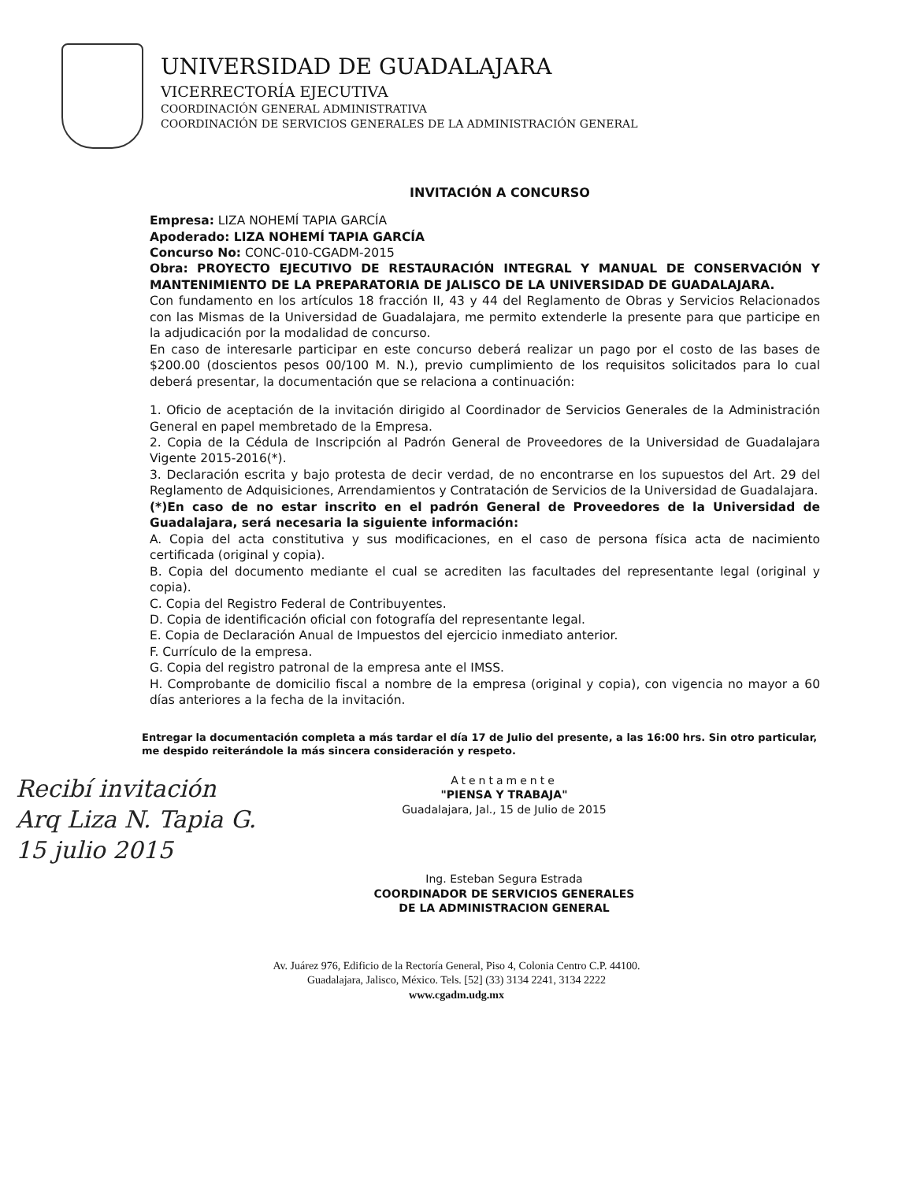UNIVERSIDAD DE GUADALAJARA
VICERRECTORÍA EJECUTIVA
COORDINACIÓN GENERAL ADMINISTRATIVA
COORDINACIÓN DE SERVICIOS GENERALES DE LA ADMINISTRACIÓN GENERAL
INVITACIÓN A CONCURSO
Empresa: LIZA NOHEMÍ TAPIA GARCÍA
Apoderado: LIZA NOHEMÍ TAPIA GARCÍA
Concurso No: CONC-010-CGADM-2015
Obra: PROYECTO EJECUTIVO DE RESTAURACIÓN INTEGRAL Y MANUAL DE CONSERVACIÓN Y MANTENIMIENTO DE LA PREPARATORIA DE JALISCO DE LA UNIVERSIDAD DE GUADALAJARA.
Con fundamento en los artículos 18 fracción II, 43 y 44 del Reglamento de Obras y Servicios Relacionados con las Mismas de la Universidad de Guadalajara, me permito extenderle la presente para que participe en la adjudicación por la modalidad de concurso.
En caso de interesarle participar en este concurso deberá realizar un pago por el costo de las bases de $200.00 (doscientos pesos 00/100 M. N.), previo cumplimiento de los requisitos solicitados para lo cual deberá presentar, la documentación que se relaciona a continuación:
1. Oficio de aceptación de la invitación dirigido al Coordinador de Servicios Generales de la Administración General en papel membretado de la Empresa.
2. Copia de la Cédula de Inscripción al Padrón General de Proveedores de la Universidad de Guadalajara Vigente 2015-2016(*).
3. Declaración escrita y bajo protesta de decir verdad, de no encontrarse en los supuestos del Art. 29 del Reglamento de Adquisiciones, Arrendamientos y Contratación de Servicios de la Universidad de Guadalajara.
(*)En caso de no estar inscrito en el padrón General de Proveedores de la Universidad de Guadalajara, será necesaria la siguiente información:
A. Copia del acta constitutiva y sus modificaciones, en el caso de persona física acta de nacimiento certificada (original y copia).
B. Copia del documento mediante el cual se acrediten las facultades del representante legal (original y copia).
C. Copia del Registro Federal de Contribuyentes.
D. Copia de identificación oficial con fotografía del representante legal.
E. Copia de Declaración Anual de Impuestos del ejercicio inmediato anterior.
F. Currículo de la empresa.
G. Copia del registro patronal de la empresa ante el IMSS.
H. Comprobante de domicilio fiscal a nombre de la empresa (original y copia), con vigencia no mayor a 60 días anteriores a la fecha de la invitación.
Entregar la documentación completa a más tardar el día 17 de Julio del presente, a las 16:00 hrs. Sin otro particular, me despido reiterándole la más sincera consideración y respeto.
Recibí invitación
Arq Liza N. Tapia G.
15 julio 2015
Atentamente
"PIENSA Y TRABAJA"
Guadalajara, Jal., 15 de Julio de 2015
Ing. Esteban Segura Estrada
COORDINADOR DE SERVICIOS GENERALES
DE LA ADMINISTRACION GENERAL
Av. Juárez 976, Edificio de la Rectoría General, Piso 4, Colonia Centro C.P. 44100.
Guadalajara, Jalisco, México. Tels. [52] (33) 3134 2241, 3134 2222
www.cgadm.udg.mx